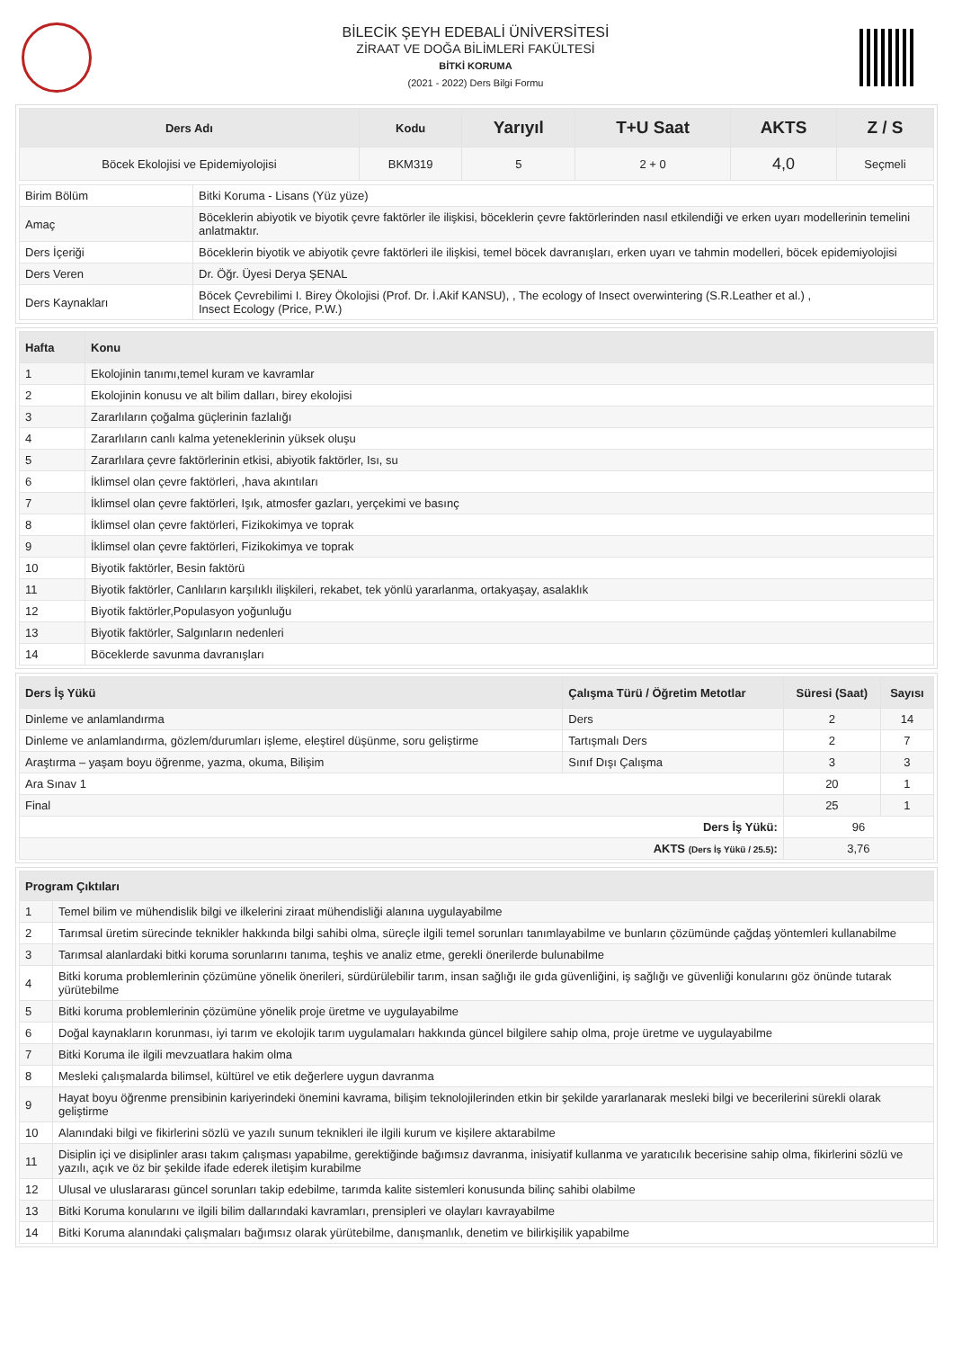BİLECİK ŞEYH EDEBALİ ÜNİVERSİTESİ
ZİRAAT VE DOĞA BİLİMLERİ FAKÜLTESİ
BİTKİ KORUMA
(2021 - 2022) Ders Bilgi Formu
| Ders Adı | Kodu | Yarıyıl | T+U Saat | AKTS | Z / S |
| --- | --- | --- | --- | --- | --- |
| Böcek Ekolojisi ve Epidemiyolojisi | BKM319 | 5 | 2 + 0 | 4,0 | Seçmeli |
| Birim Bölüm | Bitki Koruma - Lisans (Yüz yüze) |
| Amaç | Böceklerin abiyotik ve biyotik çevre faktörler ile ilişkisi, böceklerin çevre faktörlerinden nasıl etkilendiği ve erken uyarı modellerinin temelini anlatmaktır. |
| Ders İçeriği | Böceklerin biyotik ve abiyotik çevre faktörleri ile ilişkisi, temel böcek davranışları, erken uyarı ve tahmin modelleri, böcek epidemiyolojisi |
| Ders Veren | Dr. Öğr. Üyesi Derya ŞENAL |
| Ders Kaynakları | Böcek Çevrebilimi I. Birey Ökolojisi (Prof. Dr. İ.Akif KANSU), , The ecology of Insect overwintering (S.R.Leather et al.) , Insect Ecology (Price, P.W.) |
| Hafta | Konu |
| --- | --- |
| 1 | Ekolojinin tanımı,temel kuram ve kavramlar |
| 2 | Ekolojinin konusu ve alt bilim dalları, birey ekolojisi |
| 3 | Zararlıların çoğalma güçlerinin fazlalığı |
| 4 | Zararlıların canlı kalma yeteneklerinin yüksek oluşu |
| 5 | Zararlılara çevre faktörlerinin etkisi, abiyotik faktörler, Isı, su |
| 6 | İklimsel olan çevre faktörleri, ,hava akıntıları |
| 7 | İklimsel olan çevre faktörleri, Işık, atmosfer gazları, yerçekimi ve basınç |
| 8 | İklimsel olan çevre faktörleri, Fizikokimya ve toprak |
| 9 | İklimsel olan çevre faktörleri, Fizikokimya ve toprak |
| 10 | Biyotik faktörler, Besin faktörü |
| 11 | Biyotik faktörler, Canlıların karşılıklı ilişkileri, rekabet, tek yönlü yararlanma, ortakyaşay, asalaklık |
| 12 | Biyotik faktörler,Populasyon yoğunluğu |
| 13 | Biyotik faktörler, Salgınların nedenleri |
| 14 | Böceklerde savunma davranışları |
| Ders İş Yükü | Çalışma Türü / Öğretim Metotlar | Süresi (Saat) | Sayısı |
| --- | --- | --- | --- |
| Dinleme ve anlamlandırma | Ders | 2 | 14 |
| Dinleme ve anlamlandırma, gözlem/durumları işleme, eleştirel düşünme, soru geliştirme | Tartışmalı Ders | 2 | 7 |
| Araştırma – yaşam boyu öğrenme, yazma, okuma, Bilişim | Sınıf Dışı Çalışma | 3 | 3 |
| Ara Sınav 1 | | 20 | 1 |
| Final | | 25 | 1 |
| Ders İş Yükü: | | 96 | |
| AKTS (Ders İş Yükü / 25.5) : | | 3,76 | |
| Program Çıktıları | |
| --- | --- |
| 1 | Temel bilim ve mühendislik bilgi ve ilkelerini ziraat mühendisliği alanına uygulayabilme |
| 2 | Tarımsal üretim sürecinde teknikler hakkında bilgi sahibi olma, süreçle ilgili temel sorunları tanımlayabilme ve bunların çözümünde çağdaş yöntemleri kullanabilme |
| 3 | Tarımsal alanlardaki bitki koruma sorunlarını tanıma, teşhis ve analiz etme, gerekli önerilerde bulunabilme |
| 4 | Bitki koruma problemlerinin çözümüne yönelik önerileri, sürdürülebilir tarım, insan sağlığı ile gıda güvenliğini, iş sağlığı ve güvenliği konularını göz önünde tutarak yürütebilme |
| 5 | Bitki koruma problemlerinin çözümüne yönelik proje üretme ve uygulayabilme |
| 6 | Doğal kaynakların korunması, iyi tarım ve ekolojik tarım uygulamaları hakkında güncel bilgilere sahip olma, proje üretme ve uygulayabilme |
| 7 | Bitki Koruma ile ilgili mevzuatlara hakim olma |
| 8 | Mesleki çalışmalarda bilimsel, kültürel ve etik değerlere uygun davranma |
| 9 | Hayat boyu öğrenme prensibinin kariyerindeki önemini kavrama, bilişim teknolojilerinden etkin bir şekilde yararlanarak mesleki bilgi ve becerilerini sürekli olarak geliştirme |
| 10 | Alanındaki bilgi ve fikirlerini sözlü ve yazılı sunum teknikleri ile ilgili kurum ve kişilere aktarabilme |
| 11 | Disiplin içi ve disiplinler arası takım çalışması yapabilme, gerektiğinde bağımsız davranma, inisiyatif kullanma ve yaratıcılık becerisine sahip olma, fikirlerini sözlü ve yazılı, açık ve öz bir şekilde ifade ederek iletişim kurabilme |
| 12 | Ulusal ve uluslararası güncel sorunları takip edebilme, tarımda kalite sistemleri konusunda bilinç sahibi olabilme |
| 13 | Bitki Koruma konularını ve ilgili bilim dallarındaki kavramları, prensipleri ve olayları kavrayabilme |
| 14 | Bitki Koruma alanındaki çalışmaları bağımsız olarak yürütebilme, danışmanlık, denetim ve bilirkişilik yapabilme |